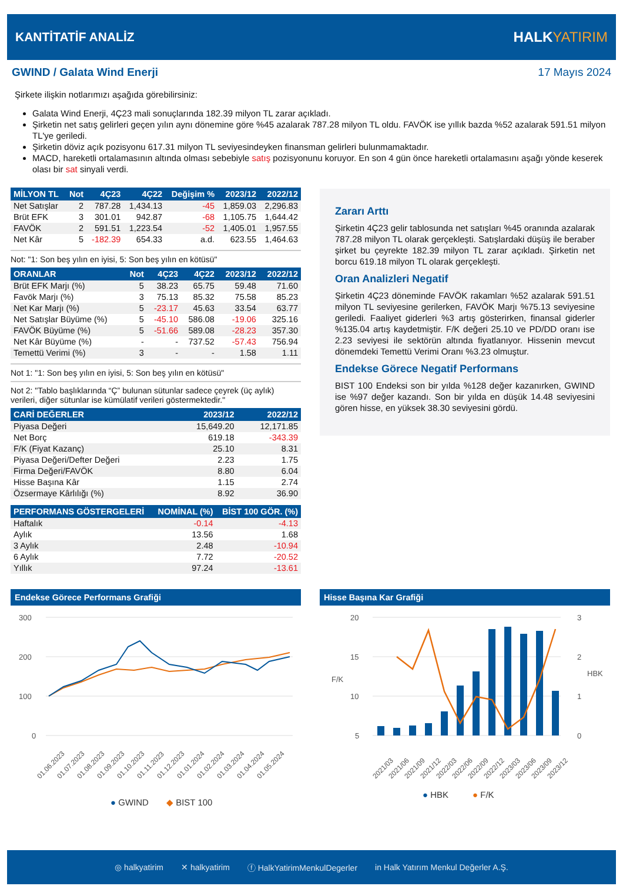KANTİTATİF ANALİZ HALKYATIRIM
GWIND / Galata Wind Enerji 17 Mayıs 2024
Şirkete ilişkin notlarımızı aşağıda görebilirsiniz:
Galata Wind Enerji, 4Ç23 mali sonuçlarında 182.39 milyon TL zarar açıkladı.
Şirketin net satış gelirleri geçen yılın aynı dönemine göre %45 azalarak 787.28 milyon TL oldu. FAVÖK ise yıllık bazda %52 azalarak 591.51 milyon TL'ye geriledi.
Şirketin döviz açık pozisyonu 617.31 milyon TL seviyesindeyken finansman gelirleri bulunmamaktadır.
MACD, hareketli ortalamasının altında olması sebebiyle satış pozisyonunu koruyor. En son 4 gün önce hareketli ortalamasını aşağı yönde keserek olası bir sat sinyali verdi.
| MİLYON TL | Not | 4Ç23 | 4Ç22 | Değişim % | 2023/12 | 2022/12 |
| --- | --- | --- | --- | --- | --- | --- |
| Net Satışlar | 2 | 787.28 | 1,434.13 | -45 | 1,859.03 | 2,296.83 |
| Brüt EFK | 3 | 301.01 | 942.87 | -68 | 1,105.75 | 1,644.42 |
| FAVÖK | 2 | 591.51 | 1,223.54 | -52 | 1,405.01 | 1,957.55 |
| Net Kâr | 5 | -182.39 | 654.33 | a.d. | 623.55 | 1,464.63 |
Not: "1: Son beş yılın en iyisi, 5: Son beş yılın en kötüsü"
| ORANLAR | Not | 4Ç23 | 4Ç22 | 2023/12 | 2022/12 |
| --- | --- | --- | --- | --- | --- |
| Brüt EFK Marjı (%) | 5 | 38.23 | 65.75 | 59.48 | 71.60 |
| Favök Marjı (%) | 3 | 75.13 | 85.32 | 75.58 | 85.23 |
| Net Kar Marjı (%) | 5 | -23.17 | 45.63 | 33.54 | 63.77 |
| Net Satışlar Büyüme (%) | 5 | -45.10 | 586.08 | -19.06 | 325.16 |
| FAVÖK Büyüme (%) | 5 | -51.66 | 589.08 | -28.23 | 357.30 |
| Net Kâr Büyüme (%) | - | - | 737.52 | -57.43 | 756.94 |
| Temettü Verimi (%) | 3 | - | - | 1.58 | 1.11 |
Not 1: "1: Son beş yılın en iyisi, 5: Son beş yılın en kötüsü"
Not 2: "Tablo başlıklarında “Ç” bulunan sütunlar sadece çeyrek (üç aylık) verileri, diğer sütunlar ise kümülatif verileri göstermektedir."
| CARİ DEĞERLER | 2023/12 | 2022/12 |
| --- | --- | --- |
| Piyasa Değeri | 15,649.20 | 12,171.85 |
| Net Borç | 619.18 | -343.39 |
| F/K (Fiyat Kazanç) | 25.10 | 8.31 |
| Piyasa Değeri/Defter Değeri | 2.23 | 1.75 |
| Firma Değeri/FAVÖK | 8.80 | 6.04 |
| Hisse Başına Kâr | 1.15 | 2.74 |
| Özsermaye Kârlılığı (%) | 8.92 | 36.90 |
| PERFORMANS GÖSTERGELERİ | NOMİNAL (%) | BİST 100 GÖR. (%) |
| --- | --- | --- |
| Haftalık | -0.14 | -4.13 |
| Aylık | 13.56 | 1.68 |
| 3 Aylık | 2.48 | -10.94 |
| 6 Aylık | 7.72 | -20.52 |
| Yıllık | 97.24 | -13.61 |
Zararı Arttı
Şirketin 4Ç23 gelir tablosunda net satışları %45 oranında azalarak 787.28 milyon TL olarak gerçekleşti. Satışlardaki düşüş ile beraber şirket bu çeyrekte 182.39 milyon TL zarar açıkladı. Şirketin net borcu 619.18 milyon TL olarak gerçekleşti.
Oran Analizleri Negatif
Şirketin 4Ç23 döneminde FAVÖK rakamları %52 azalarak 591.51 milyon TL seviyesine gerilerken, FAVÖK Marjı %75.13 seviyesine geriledi. Faaliyet giderleri %3 artış gösterirken, finansal giderler %135.04 artış kaydetmiştir. F/K değeri 25.10 ve PD/DD oranı ise 2.23 seviyesi ile sektörün altında fiyatlanıyor. Hissenin mevcut dönemdeki Temettü Verimi Oranı %3.23 olmuştur.
Endekse Görece Negatif Performans
BIST 100 Endeksi son bir yılda %128 değer kazanırken, GWIND ise %97 değer kazandı. Son bir yılda en düşük 14.48 seviyesini gören hisse, en yüksek 38.30 seviyesini gördü.
Endekse Görece Performans Grafiği
300
200
100
0
01.06.2023
01.07.2023
01.08.2023
01.09.2023
01.10.2023
01.11.2023
01.12.2023
01.01.2024
01.02.2024
01.03.2024
01.04.2024
01.05.2024
● GWIND
◆ BIST 100
Hisse Başına Kar Grafiği
20
15
10
5
3
2
1
0
F/K
HBK
2021/03
2021/06
2021/09
2021/12
2022/03
2022/06
2022/09
2022/12
2023/03
2023/06
2023/09
2023/12
● HBK
● F/K
◎ halkyatirim ✕ halkyatirim ⓕ HalkYatirimMenkulDegerler in Halk Yatırım Menkul Değerler A.Ş.